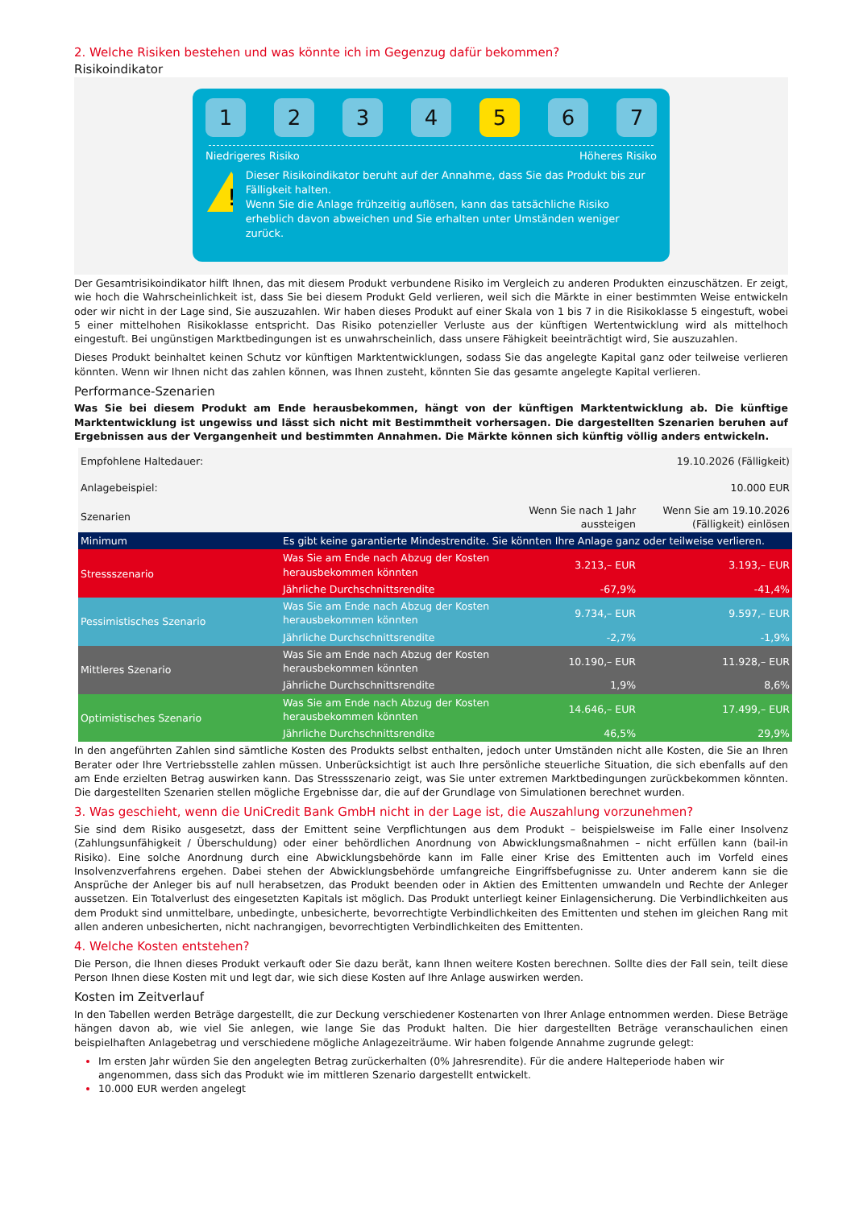2. Welche Risiken bestehen und was könnte ich im Gegenzug dafür bekommen?
Risikoindikator
1 2 3 4 5 6 7
Niedrigeres Risiko Höheres Risiko
!
Dieser Risikoindikator beruht auf der Annahme, dass Sie das Produkt bis zur Fälligkeit halten.
Wenn Sie die Anlage frühzeitig auflösen, kann das tatsächliche Risiko erheblich davon abweichen und Sie erhalten unter Umständen weniger zurück.
Der Gesamtrisikoindikator hilft Ihnen, das mit diesem Produkt verbundene Risiko im Vergleich zu anderen Produkten einzuschätzen. Er zeigt, wie hoch die Wahrscheinlichkeit ist, dass Sie bei diesem Produkt Geld verlieren, weil sich die Märkte in einer bestimmten Weise entwickeln oder wir nicht in der Lage sind, Sie auszuzahlen. Wir haben dieses Produkt auf einer Skala von 1 bis 7 in die Risikoklasse 5 eingestuft, wobei 5 einer mittelhohen Risikoklasse entspricht. Das Risiko potenzieller Verluste aus der künftigen Wertentwicklung wird als mittelhoch eingestuft. Bei ungünstigen Marktbedingungen ist es unwahrscheinlich, dass unsere Fähigkeit beeinträchtigt wird, Sie auszuzahlen.
Dieses Produkt beinhaltet keinen Schutz vor künftigen Marktentwicklungen, sodass Sie das angelegte Kapital ganz oder teilweise verlieren könnten. Wenn wir Ihnen nicht das zahlen können, was Ihnen zusteht, könnten Sie das gesamte angelegte Kapital verlieren.
Performance-Szenarien
Was Sie bei diesem Produkt am Ende herausbekommen, hängt von der künftigen Marktentwicklung ab. Die künftige Marktentwicklung ist ungewiss und lässt sich nicht mit Bestimmtheit vorhersagen. Die dargestellten Szenarien beruhen auf Ergebnissen aus der Vergangenheit und bestimmten Annahmen. Die Märkte können sich künftig völlig anders entwickeln.
| Empfohlene Haltedauer: | | | 19.10.2026 (Fälligkeit) |
| Anlagebeispiel: | | | 10.000 EUR |
| Szenarien | | Wenn Sie nach 1 Jahr aussteigen | Wenn Sie am 19.10.2026 (Fälligkeit) einlösen |
| Minimum | Es gibt keine garantierte Mindestrendite. Sie könnten Ihre Anlage ganz oder teilweise verlieren. | | |
| Stressszenario | Was Sie am Ende nach Abzug der Kosten herausbekommen könnten | 3.213,– EUR | 3.193,– EUR |
| | Jährliche Durchschnittsrendite | -67,9% | -41,4% |
| Pessimistisches Szenario | Was Sie am Ende nach Abzug der Kosten herausbekommen könnten | 9.734,– EUR | 9.597,– EUR |
| | Jährliche Durchschnittsrendite | -2,7% | -1,9% |
| Mittleres Szenario | Was Sie am Ende nach Abzug der Kosten herausbekommen könnten | 10.190,– EUR | 11.928,– EUR |
| | Jährliche Durchschnittsrendite | 1,9% | 8,6% |
| Optimistisches Szenario | Was Sie am Ende nach Abzug der Kosten herausbekommen könnten | 14.646,– EUR | 17.499,– EUR |
| | Jährliche Durchschnittsrendite | 46,5% | 29,9% |
In den angeführten Zahlen sind sämtliche Kosten des Produkts selbst enthalten, jedoch unter Umständen nicht alle Kosten, die Sie an Ihren Berater oder Ihre Vertriebsstelle zahlen müssen. Unberücksichtigt ist auch Ihre persönliche steuerliche Situation, die sich ebenfalls auf den am Ende erzielten Betrag auswirken kann. Das Stressszenario zeigt, was Sie unter extremen Marktbedingungen zurückbekommen könnten. Die dargestellten Szenarien stellen mögliche Ergebnisse dar, die auf der Grundlage von Simulationen berechnet wurden.
3. Was geschieht, wenn die UniCredit Bank GmbH nicht in der Lage ist, die Auszahlung vorzunehmen?
Sie sind dem Risiko ausgesetzt, dass der Emittent seine Verpflichtungen aus dem Produkt – beispielsweise im Falle einer Insolvenz (Zahlungsunfähigkeit / Überschuldung) oder einer behördlichen Anordnung von Abwicklungsmaßnahmen – nicht erfüllen kann (bail-in Risiko). Eine solche Anordnung durch eine Abwicklungsbehörde kann im Falle einer Krise des Emittenten auch im Vorfeld eines Insolvenzverfahrens ergehen. Dabei stehen der Abwicklungsbehörde umfangreiche Eingriffsbefugnisse zu. Unter anderem kann sie die Ansprüche der Anleger bis auf null herabsetzen, das Produkt beenden oder in Aktien des Emittenten umwandeln und Rechte der Anleger aussetzen. Ein Totalverlust des eingesetzten Kapitals ist möglich. Das Produkt unterliegt keiner Einlagensicherung. Die Verbindlichkeiten aus dem Produkt sind unmittelbare, unbedingte, unbesicherte, bevorrechtigte Verbindlichkeiten des Emittenten und stehen im gleichen Rang mit allen anderen unbesicherten, nicht nachrangigen, bevorrechtigten Verbindlichkeiten des Emittenten.
4. Welche Kosten entstehen?
Die Person, die Ihnen dieses Produkt verkauft oder Sie dazu berät, kann Ihnen weitere Kosten berechnen. Sollte dies der Fall sein, teilt diese Person Ihnen diese Kosten mit und legt dar, wie sich diese Kosten auf Ihre Anlage auswirken werden.
Kosten im Zeitverlauf
In den Tabellen werden Beträge dargestellt, die zur Deckung verschiedener Kostenarten von Ihrer Anlage entnommen werden. Diese Beträge hängen davon ab, wie viel Sie anlegen, wie lange Sie das Produkt halten. Die hier dargestellten Beträge veranschaulichen einen beispielhaften Anlagebetrag und verschiedene mögliche Anlagezeiträume. Wir haben folgende Annahme zugrunde gelegt:
Im ersten Jahr würden Sie den angelegten Betrag zurückerhalten (0% Jahresrendite). Für die andere Halteperiode haben wir angenommen, dass sich das Produkt wie im mittleren Szenario dargestellt entwickelt.
10.000 EUR werden angelegt